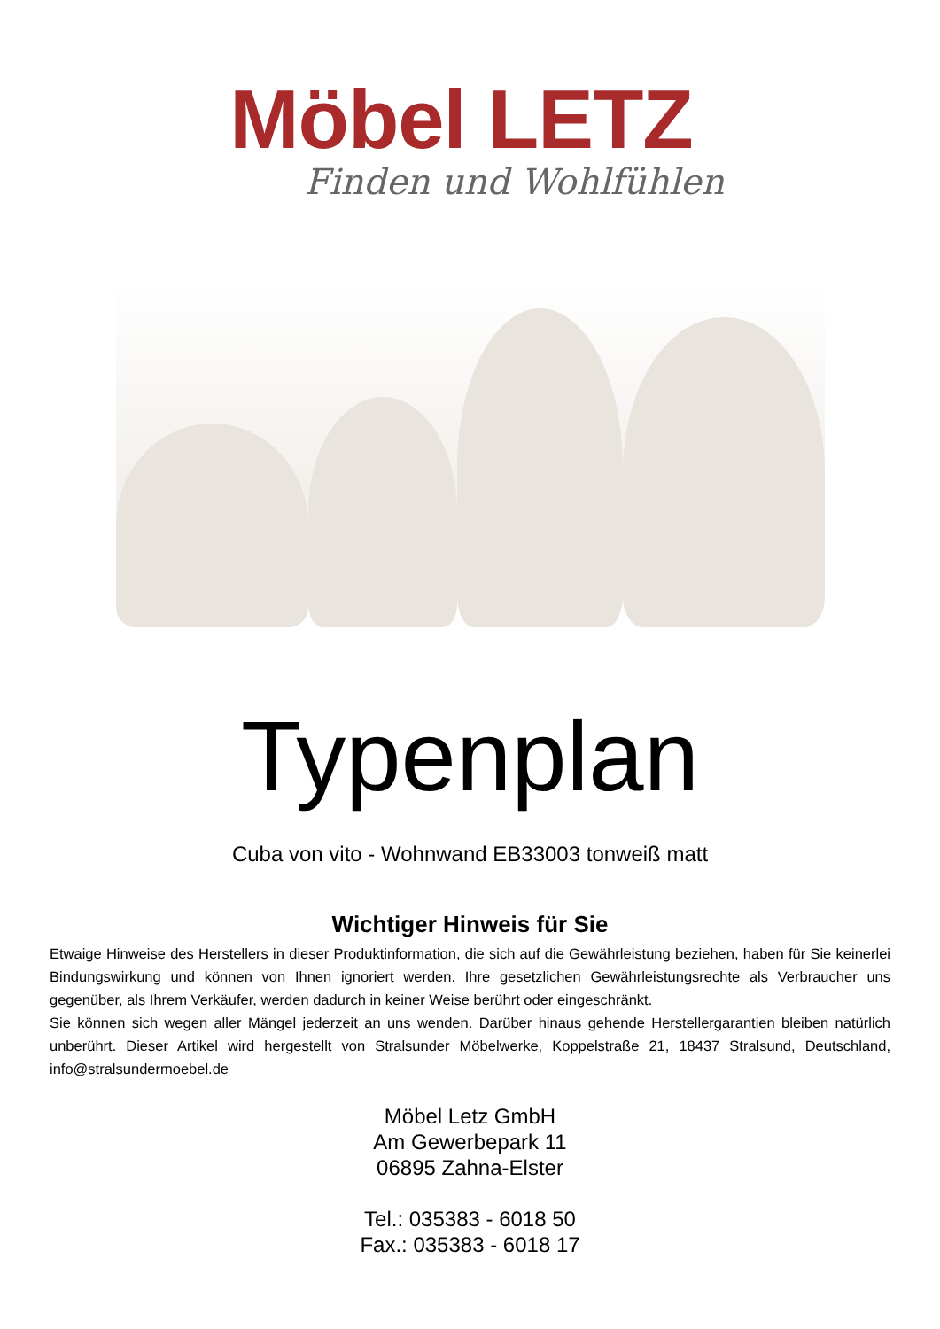Möbel LETZ
Finden und Wohlfühlen
Typenplan
Cuba von vito - Wohnwand EB33003 tonweiß matt
Wichtiger Hinweis für Sie
Etwaige Hinweise des Herstellers in dieser Produktinformation, die sich auf die Gewährleistung beziehen, haben für Sie keinerlei Bindungswirkung und können von Ihnen ignoriert werden. Ihre gesetzlichen Gewährleistungsrechte als Verbraucher uns gegenüber, als Ihrem Verkäufer, werden dadurch in keiner Weise berührt oder eingeschränkt.
Sie können sich wegen aller Mängel jederzeit an uns wenden. Darüber hinaus gehende Herstellergarantien bleiben natürlich unberührt. Dieser Artikel wird hergestellt von Stralsunder Möbelwerke, Koppelstraße 21, 18437 Stralsund, Deutschland, info@stralsundermoebel.de
Möbel Letz GmbH
Am Gewerbepark 11
06895 Zahna-Elster
Tel.: 035383 - 6018 50
Fax.: 035383 - 6018 17